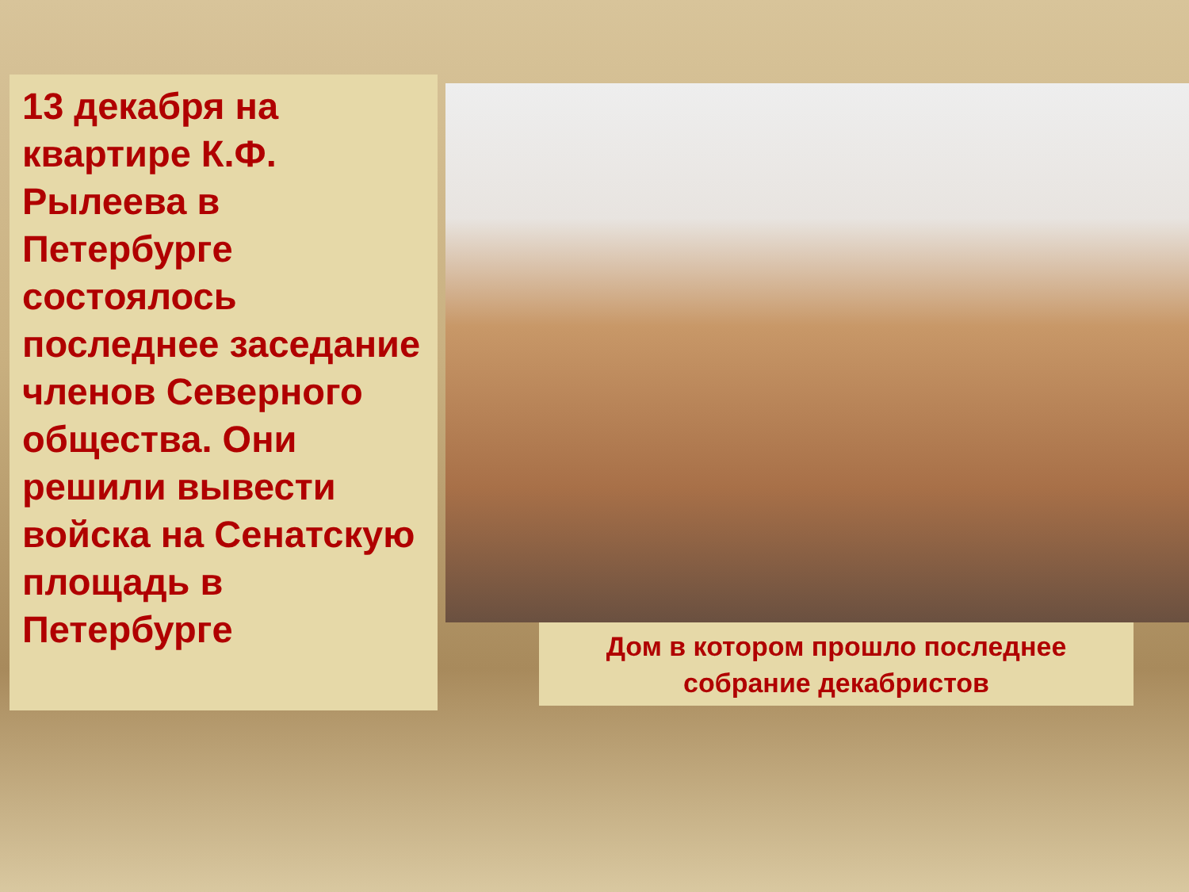13 декабря на квартире К.Ф. Рылеева в Петербурге состоялось последнее заседание членов Северного общества. Они решили вывести войска на Сенатскую площадь в Петербурге
Дом в котором прошло последнее собрание декабристов